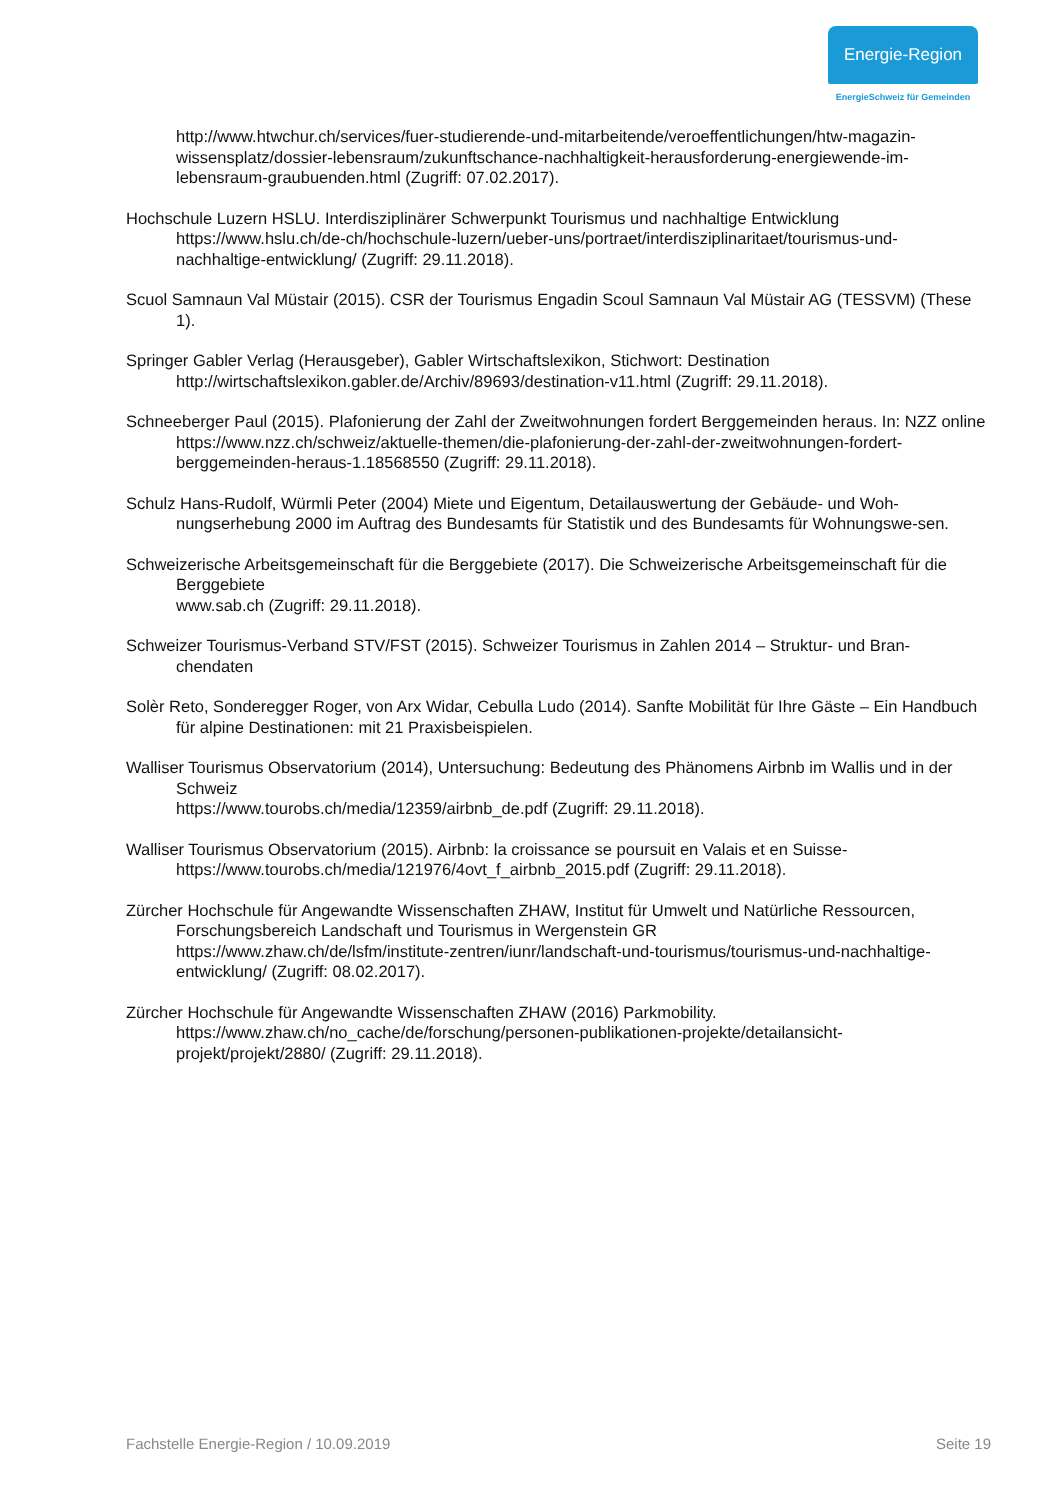Energie-Region
EnergieSchweiz für Gemeinden
http://www.htwchur.ch/services/fuer-studierende-und-mitarbeitende/veroeffentlichungen/htw-magazin-wissensplatz/dossier-lebensraum/zukunftschance-nachhaltigkeit-herausforderung-energiewende-im-lebensraum-graubuenden.html (Zugriff: 07.02.2017).
Hochschule Luzern HSLU. Interdisziplinärer Schwerpunkt Tourismus und nachhaltige Entwicklung https://www.hslu.ch/de-ch/hochschule-luzern/ueber-uns/portraet/interdisziplinaritaet/tourismus-und-nachhaltige-entwicklung/ (Zugriff: 29.11.2018).
Scuol Samnaun Val Müstair (2015). CSR der Tourismus Engadin Scoul Samnaun Val Müstair AG (TESSVM) (These 1).
Springer Gabler Verlag (Herausgeber), Gabler Wirtschaftslexikon, Stichwort: Destination http://wirtschaftslexikon.gabler.de/Archiv/89693/destination-v11.html (Zugriff: 29.11.2018).
Schneeberger Paul (2015). Plafonierung der Zahl der Zweitwohnungen fordert Berggemeinden heraus. In: NZZ online
https://www.nzz.ch/schweiz/aktuelle-themen/die-plafonierung-der-zahl-der-zweitwohnungen-fordert-berggemeinden-heraus-1.18568550 (Zugriff: 29.11.2018).
Schulz Hans-Rudolf, Würmli Peter (2004) Miete und Eigentum, Detailauswertung der Gebäude- und Woh-nungserhebung 2000 im Auftrag des Bundesamts für Statistik und des Bundesamts für Wohnungswe-sen.
Schweizerische Arbeitsgemeinschaft für die Berggebiete (2017). Die Schweizerische Arbeitsgemeinschaft für die Berggebiete
www.sab.ch (Zugriff: 29.11.2018).
Schweizer Tourismus-Verband STV/FST (2015). Schweizer Tourismus in Zahlen 2014 – Struktur- und Bran-chendaten
Solèr Reto, Sonderegger Roger, von Arx Widar, Cebulla Ludo (2014). Sanfte Mobilität für Ihre Gäste – Ein Handbuch für alpine Destinationen: mit 21 Praxisbeispielen.
Walliser Tourismus Observatorium (2014), Untersuchung: Bedeutung des Phänomens Airbnb im Wallis und in der Schweiz
https://www.tourobs.ch/media/12359/airbnb_de.pdf (Zugriff: 29.11.2018).
Walliser Tourismus Observatorium (2015). Airbnb: la croissance se poursuit en Valais et en Suisse- https://www.tourobs.ch/media/121976/4ovt_f_airbnb_2015.pdf (Zugriff: 29.11.2018).
Zürcher Hochschule für Angewandte Wissenschaften ZHAW, Institut für Umwelt und Natürliche Ressourcen, Forschungsbereich Landschaft und Tourismus in Wergenstein GR
https://www.zhaw.ch/de/lsfm/institute-zentren/iunr/landschaft-und-tourismus/tourismus-und-nachhaltige-entwicklung/ (Zugriff: 08.02.2017).
Zürcher Hochschule für Angewandte Wissenschaften ZHAW (2016) Parkmobility.
https://www.zhaw.ch/no_cache/de/forschung/personen-publikationen-projekte/detailansicht-projekt/projekt/2880/ (Zugriff: 29.11.2018).
Fachstelle Energie-Region / 10.09.2019 Seite 19